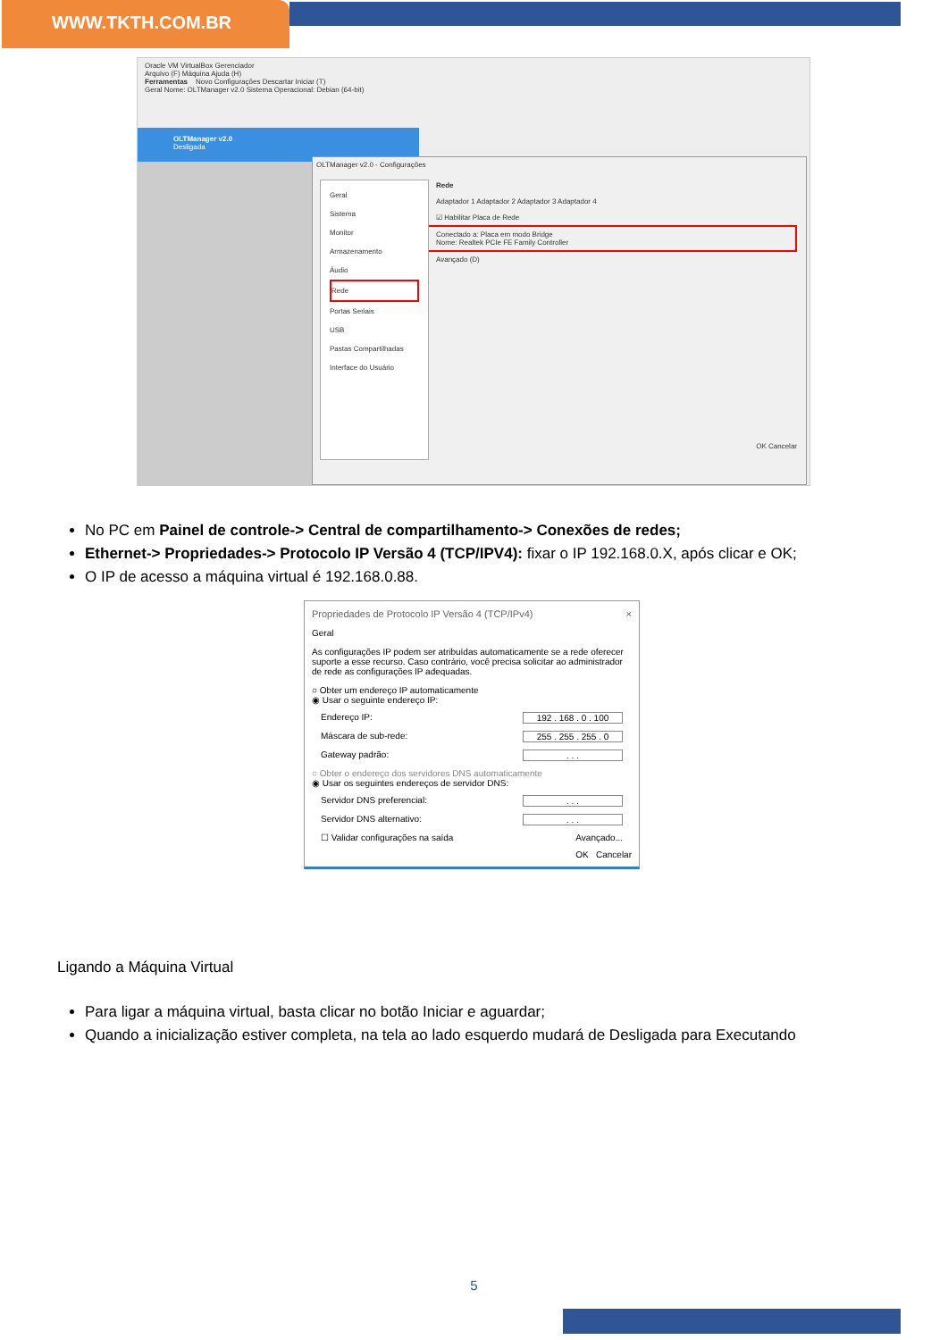WWW.TKTH.COM.BR
Oracle VM VirtualBox Gerenciador
Arquivo (F) Máquina Ajuda (H)
Ferramentas Novo Configurações Descartar Iniciar (T)
Geral Nome: OLTManager v2.0 Sistema Operacional: Debian (64-bit)
OLTManager v2.0
Desligada
OLTManager v2.0 - Configurações
Geral
Sistema
Monitor
Armazenamento
Áudio
Rede
Portas Seriais
USB
Pastas Compartilhadas
Interface do Usuário
Rede
Adaptador 1 Adaptador 2 Adaptador 3 Adaptador 4
☑ Habilitar Placa de Rede
Conectado a: Placa em modo Bridge
Nome: Realtek PCIe FE Family Controller
Avançado (D)
OK Cancelar
No PC em Painel de controle-> Central de compartilhamento-> Conexões de redes;
Ethernet-> Propriedades-> Protocolo IP Versão 4 (TCP/IPV4): fixar o IP 192.168.0.X, após clicar e OK;
O IP de acesso a máquina virtual é 192.168.0.88.
Propriedades de Protocolo IP Versão 4 (TCP/IPv4) ×
Geral
As configurações IP podem ser atribuídas automaticamente se a rede oferecer suporte a esse recurso. Caso contrário, você precisa solicitar ao administrador de rede as configurações IP adequadas.
○ Obter um endereço IP automaticamente
◉ Usar o seguinte endereço IP:
Endereço IP: 192 . 168 . 0 . 100
Máscara de sub-rede: 255 . 255 . 255 . 0
Gateway padrão:. . .
○ Obter o endereço dos servidores DNS automaticamente
◉ Usar os seguintes endereços de servidor DNS:
Servidor DNS preferencial:. . .
Servidor DNS alternativo:. . .
☐ Validar configurações na saída Avançado...
OK Cancelar
Ligando a Máquina Virtual
Para ligar a máquina virtual, basta clicar no botão Iniciar e aguardar;
Quando a inicialização estiver completa, na tela ao lado esquerdo mudará de Desligada para Executando
5